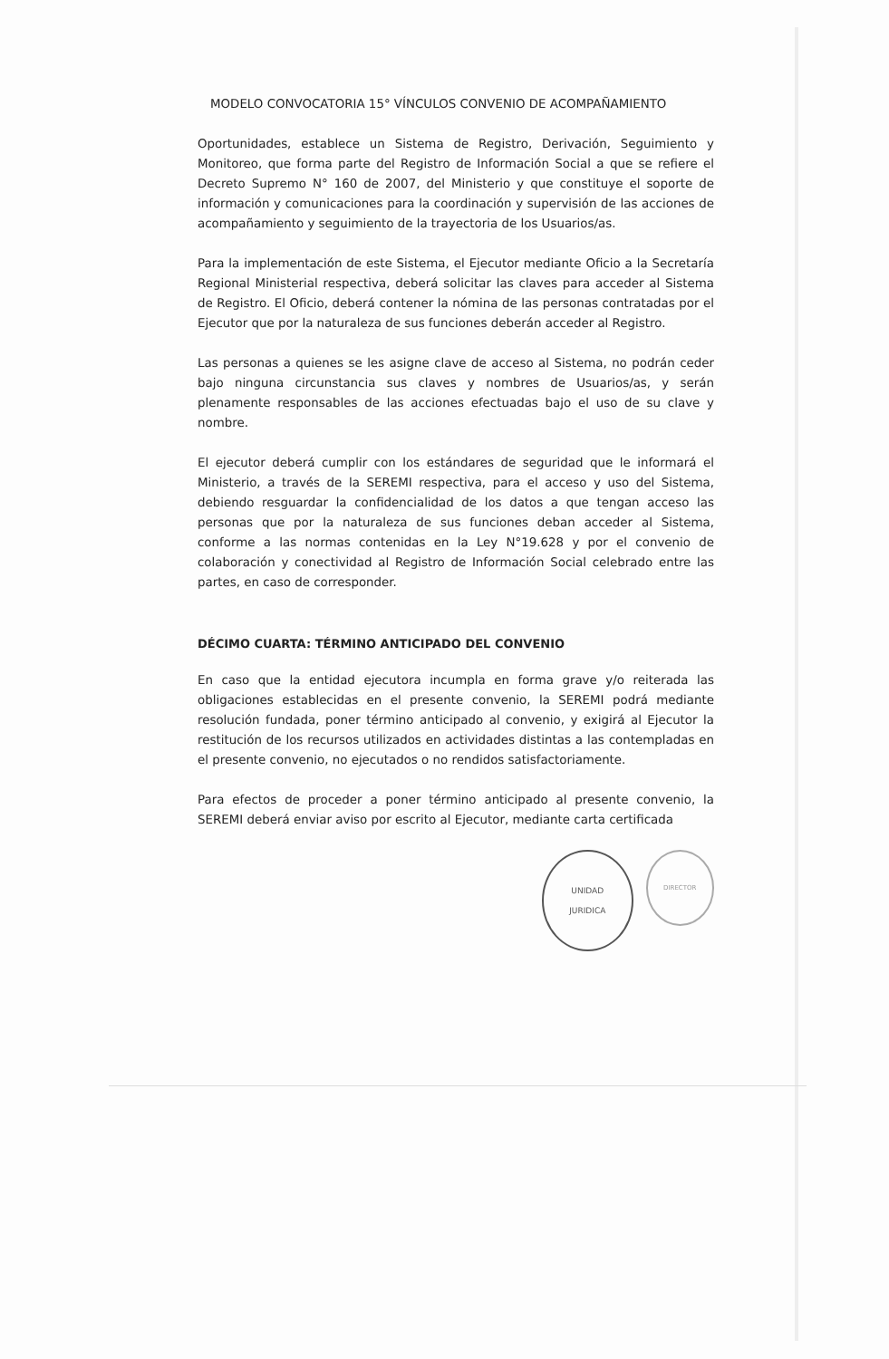MODELO CONVOCATORIA 15° VÍNCULOS CONVENIO DE ACOMPAÑAMIENTO
Oportunidades, establece un Sistema de Registro, Derivación, Seguimiento y Monitoreo, que forma parte del Registro de Información Social a que se refiere el Decreto Supremo N° 160 de 2007, del Ministerio y que constituye el soporte de información y comunicaciones para la coordinación y supervisión de las acciones de acompañamiento y seguimiento de la trayectoria de los Usuarios/as.
Para la implementación de este Sistema, el Ejecutor mediante Oficio a la Secretaría Regional Ministerial respectiva, deberá solicitar las claves para acceder al Sistema de Registro. El Oficio, deberá contener la nómina de las personas contratadas por el Ejecutor que por la naturaleza de sus funciones deberán acceder al Registro.
Las personas a quienes se les asigne clave de acceso al Sistema, no podrán ceder bajo ninguna circunstancia sus claves y nombres de Usuarios/as, y serán plenamente responsables de las acciones efectuadas bajo el uso de su clave y nombre.
El ejecutor deberá cumplir con los estándares de seguridad que le informará el Ministerio, a través de la SEREMI respectiva, para el acceso y uso del Sistema, debiendo resguardar la confidencialidad de los datos a que tengan acceso las personas que por la naturaleza de sus funciones deban acceder al Sistema, conforme a las normas contenidas en la Ley N°19.628 y por el convenio de colaboración y conectividad al Registro de Información Social celebrado entre las partes, en caso de corresponder.
DÉCIMO CUARTA: TÉRMINO ANTICIPADO DEL CONVENIO
En caso que la entidad ejecutora incumpla en forma grave y/o reiterada las obligaciones establecidas en el presente convenio, la SEREMI podrá mediante resolución fundada, poner término anticipado al convenio, y exigirá al Ejecutor la restitución de los recursos utilizados en actividades distintas a las contempladas en el presente convenio, no ejecutados o no rendidos satisfactoriamente.
Para efectos de proceder a poner término anticipado al presente convenio, la SEREMI deberá enviar aviso por escrito al Ejecutor, mediante carta certificada
UNIDAD
JURIDICA
DIRECTOR